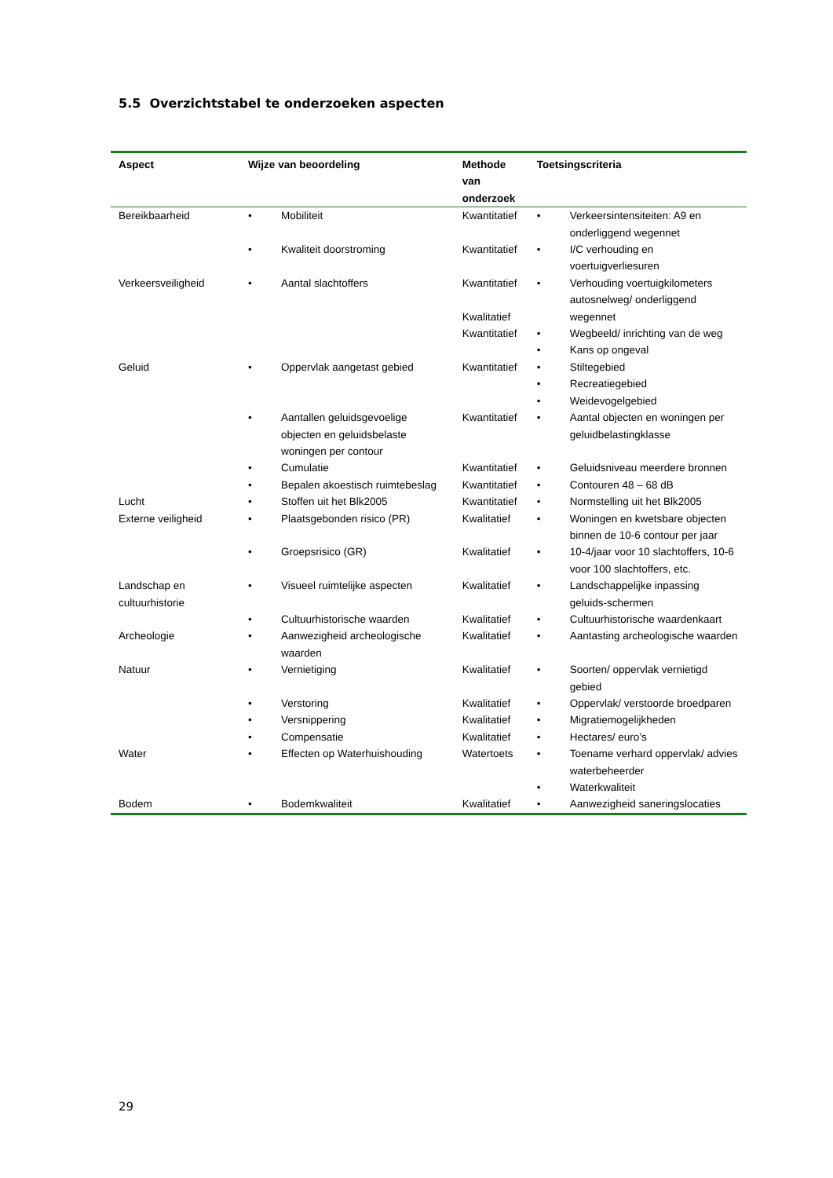5.5 Overzichtstabel te onderzoeken aspecten
| Aspect | Wijze van beoordeling | | Methode van onderzoek | Toetsingscriteria | |
| --- | --- | --- | --- | --- | --- |
| Bereikbaarheid | • | Mobiliteit | Kwantitatief | • | Verkeersintensiteiten: A9 en onderliggend wegennet |
| | • | Kwaliteit doorstroming | Kwantitatief | • | I/C verhouding en voertuigverliesuren |
| Verkeersveiligheid | • | Aantal slachtoffers | Kwantitatief Kwalitatief Kwantitatief | • • • | Verhouding voertuigkilometers autosnelweg/ onderliggend wegennet Wegbeeld/ inrichting van de weg Kans op ongeval |
| Geluid | • | Oppervlak aangetast gebied | Kwantitatief | • • • | Stiltegebied Recreatiegebied Weidevogelgebied |
| | • | Aantallen geluidsgevoelige objecten en geluidsbelaste woningen per contour | Kwantitatief | • | Aantal objecten en woningen per geluidbelastingklasse |
| | • | Cumulatie | Kwantitatief | • | Geluidsniveau meerdere bronnen |
| | • | Bepalen akoestisch ruimtebeslag | Kwantitatief | • | Contouren 48 – 68 dB |
| Lucht | • | Stoffen uit het Blk2005 | Kwantitatief | • | Normstelling uit het Blk2005 |
| Externe veiligheid | • | Plaatsgebonden risico (PR) | Kwalitatief | • | Woningen en kwetsbare objecten binnen de 10-6 contour per jaar |
| | • | Groepsrisico (GR) | Kwalitatief | • | 10-4/jaar voor 10 slachtoffers, 10-6 voor 100 slachtoffers, etc. |
| Landschap en cultuurhistorie | • | Visueel ruimtelijke aspecten | Kwalitatief | • | Landschappelijke inpassing geluids-schermen |
| | • | Cultuurhistorische waarden | Kwalitatief | • | Cultuurhistorische waardenkaart |
| Archeologie | • | Aanwezigheid archeologische waarden | Kwalitatief | • | Aantasting archeologische waarden |
| Natuur | • | Vernietiging | Kwalitatief | • | Soorten/ oppervlak vernietigd gebied |
| | • | Verstoring | Kwalitatief | • | Oppervlak/ verstoorde broedparen |
| | • | Versnippering | Kwalitatief | • | Migratiemogelijkheden |
| | • | Compensatie | Kwalitatief | • | Hectares/ euro’s |
| Water | • | Effecten op Waterhuishouding | Watertoets | • • | Toename verhard oppervlak/ advies waterbeheerder Waterkwaliteit |
| Bodem | • | Bodemkwaliteit | Kwalitatief | • | Aanwezigheid saneringslocaties |
29